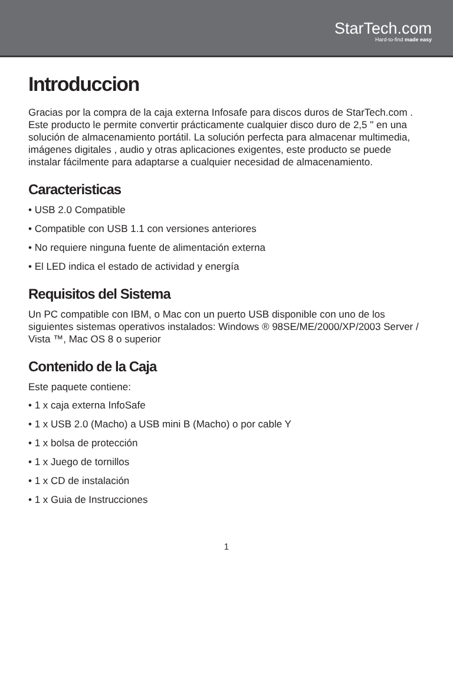StarTech.com
Hard-to-find made easy
Introduccion
Gracias por la compra de la caja externa Infosafe para discos duros de StarTech.com . Este producto le permite convertir prácticamente cualquier disco duro de 2,5 " en una solución de almacenamiento portátil. La solución perfecta para almacenar multimedia, imágenes digitales , audio y otras aplicaciones exigentes, este producto se puede instalar fácilmente para adaptarse a cualquier necesidad de almacenamiento.
Caracteristicas
• USB 2.0 Compatible
• Compatible con USB 1.1 con versiones anteriores
• No requiere ninguna fuente de alimentación externa
• El LED indica el estado de actividad y energía
Requisitos del Sistema
Un PC compatible con IBM, o Mac con un puerto USB disponible con uno de los siguientes sistemas operativos instalados: Windows ® 98SE/ME/2000/XP/2003 Server / Vista ™, Mac OS 8 o superior
Contenido de la Caja
Este paquete contiene:
• 1 x caja externa InfoSafe
• 1 x USB 2.0 (Macho) a USB mini B (Macho) o por cable Y
• 1 x bolsa de protección
• 1 x Juego de tornillos
• 1 x CD de instalación
• 1 x Guia de Instrucciones
1